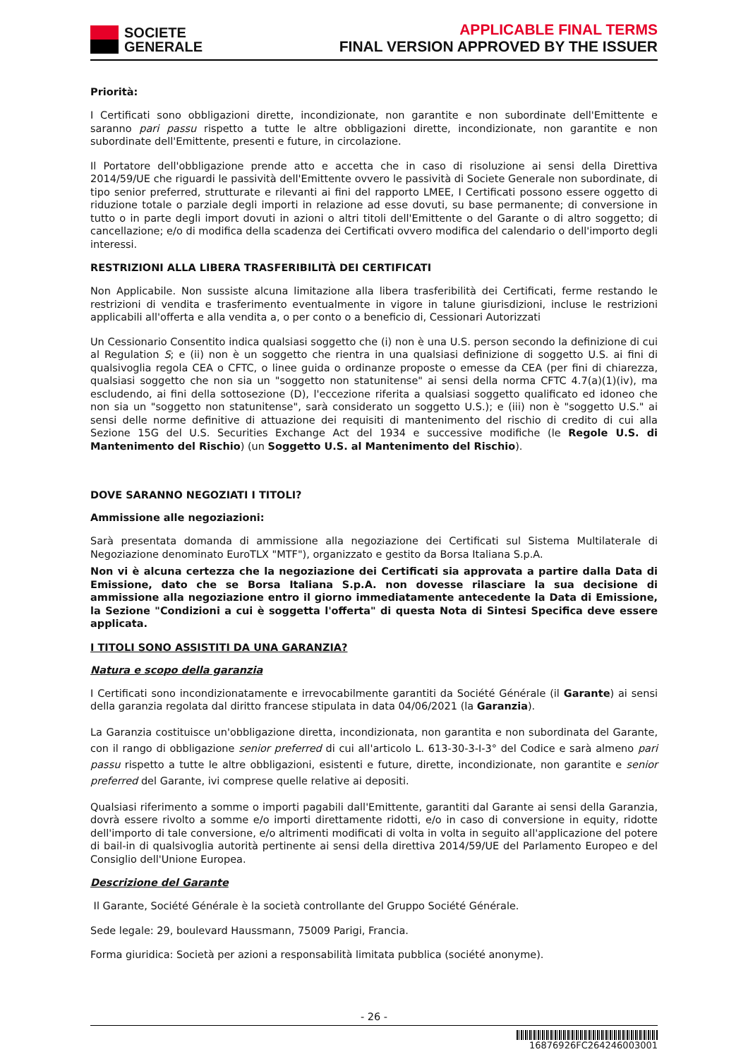SOCIETE
GENERALE
APPLICABLE FINAL TERMS
FINAL VERSION APPROVED BY THE ISSUER
Priorità:
I Certificati sono obbligazioni dirette, incondizionate, non garantite e non subordinate dell'Emittente e saranno pari passu rispetto a tutte le altre obbligazioni dirette, incondizionate, non garantite e non subordinate dell'Emittente, presenti e future, in circolazione.
Il Portatore dell'obbligazione prende atto e accetta che in caso di risoluzione ai sensi della Direttiva 2014/59/UE che riguardi le passività dell'Emittente ovvero le passività di Societe Generale non subordinate, di tipo senior preferred, strutturate e rilevanti ai fini del rapporto LMEE, I Certificati possono essere oggetto di riduzione totale o parziale degli importi in relazione ad esse dovuti, su base permanente; di conversione in tutto o in parte degli import dovuti in azioni o altri titoli dell'Emittente o del Garante o di altro soggetto; di cancellazione; e/o di modifica della scadenza dei Certificati ovvero modifica del calendario o dell'importo degli interessi.
RESTRIZIONI ALLA LIBERA TRASFERIBILITÀ DEI CERTIFICATI
Non Applicabile. Non sussiste alcuna limitazione alla libera trasferibilità dei Certificati, ferme restando le restrizioni di vendita e trasferimento eventualmente in vigore in talune giurisdizioni, incluse le restrizioni applicabili all'offerta e alla vendita a, o per conto o a beneficio di, Cessionari Autorizzati
Un Cessionario Consentito indica qualsiasi soggetto che (i) non è una U.S. person secondo la definizione di cui al Regulation S; e (ii) non è un soggetto che rientra in una qualsiasi definizione di soggetto U.S. ai fini di qualsivoglia regola CEA o CFTC, o linee guida o ordinanze proposte o emesse da CEA (per fini di chiarezza, qualsiasi soggetto che non sia un "soggetto non statunitense" ai sensi della norma CFTC 4.7(a)(1)(iv), ma escludendo, ai fini della sottosezione (D), l'eccezione riferita a qualsiasi soggetto qualificato ed idoneo che non sia un "soggetto non statunitense", sarà considerato un soggetto U.S.); e (iii) non è "soggetto U.S." ai sensi delle norme definitive di attuazione dei requisiti di mantenimento del rischio di credito di cui alla Sezione 15G del U.S. Securities Exchange Act del 1934 e successive modifiche (le Regole U.S. di Mantenimento del Rischio) (un Soggetto U.S. al Mantenimento del Rischio).
DOVE SARANNO NEGOZIATI I TITOLI?
Ammissione alle negoziazioni:
Sarà presentata domanda di ammissione alla negoziazione dei Certificati sul Sistema Multilaterale di Negoziazione denominato EuroTLX "MTF"), organizzato e gestito da Borsa Italiana S.p.A.
Non vi è alcuna certezza che la negoziazione dei Certificati sia approvata a partire dalla Data di Emissione, dato che se Borsa Italiana S.p.A. non dovesse rilasciare la sua decisione di ammissione alla negoziazione entro il giorno immediatamente antecedente la Data di Emissione, la Sezione "Condizioni a cui è soggetta l'offerta" di questa Nota di Sintesi Specifica deve essere applicata.
I TITOLI SONO ASSISTITI DA UNA GARANZIA?
Natura e scopo della garanzia
I Certificati sono incondizionatamente e irrevocabilmente garantiti da Société Générale (il Garante) ai sensi della garanzia regolata dal diritto francese stipulata in data 04/06/2021 (la Garanzia).
La Garanzia costituisce un'obbligazione diretta, incondizionata, non garantita e non subordinata del Garante, con il rango di obbligazione senior preferred di cui all'articolo L. 613-30-3-I-3° del Codice e sarà almeno pari passu rispetto a tutte le altre obbligazioni, esistenti e future, dirette, incondizionate, non garantite e senior preferred del Garante, ivi comprese quelle relative ai depositi.
Qualsiasi riferimento a somme o importi pagabili dall'Emittente, garantiti dal Garante ai sensi della Garanzia, dovrà essere rivolto a somme e/o importi direttamente ridotti, e/o in caso di conversione in equity, ridotte dell'importo di tale conversione, e/o altrimenti modificati di volta in volta in seguito all'applicazione del potere di bail-in di qualsivoglia autorità pertinente ai sensi della direttiva 2014/59/UE del Parlamento Europeo e del Consiglio dell'Unione Europea.
Descrizione del Garante
Il Garante, Société Générale è la società controllante del Gruppo Société Générale.
Sede legale: 29, boulevard Haussmann, 75009 Parigi, Francia.
Forma giuridica: Società per azioni a responsabilità limitata pubblica (société anonyme).
- 26 -
16876926FC264246003001